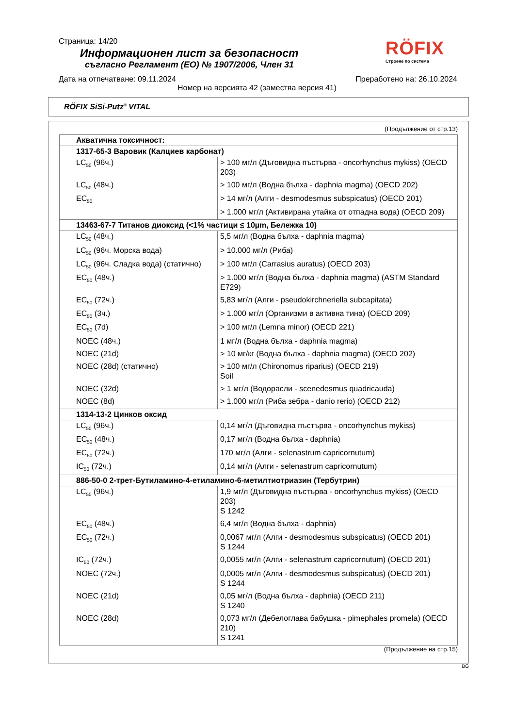Страница: 14/20
RÖFIX
Строене по система
Информационен лист за безопасност
съгласно Регламент (ЕО) № 1907/2006, Член 31
Дата на отпечатване: 09.11.2024 Преработено на: 26.10.2024
Номер на версията 42 (замества версия 41)
RÖFIX SiSi-Putz<sup>®</sup> VITAL
(Продължение от стр.13)
| Акватична токсичност: | |
| --- | --- |
| 1317-65-3 Варовик (Калциев карбонат) | |
| LC<sub>50</sub> (96ч.) | > 100 мг/л (Дъговидна пъстърва - oncorhynchus mykiss) (OECD 203) |
| LC<sub>50</sub> (48ч.) | > 100 мг/л (Водна бълха - daphnia magma) (OECD 202) |
| EC<sub>50</sub> | > 14 мг/л (Алги - desmodesmus subspicatus) (OECD 201) |
| | > 1.000 мг/л (Активирана утайка от отпадна вода) (OECD 209) |
| 13463-67-7 Титанов диоксид (<1% частици ≤ 10µm, Бележка 10) | |
| LC<sub>50</sub> (48ч.) | 5,5 мг/л (Водна бълха - daphnia magma) |
| LC<sub>50</sub> (96ч. Морска вода) | > 10.000 мг/л (Риба) |
| LC<sub>50</sub> (96ч. Сладка вода) (статично) | > 100 мг/л (Carrasius auratus) (OECD 203) |
| EC<sub>50</sub> (48ч.) | > 1.000 мг/л (Водна бълха - daphnia magma) (ASTM Standard E729) |
| EC<sub>50</sub> (72ч.) | 5,83 мг/л (Алги - pseudokirchneriella subcapitata) |
| EC<sub>50</sub> (3ч.) | > 1.000 мг/л (Организми в активна тина) (OECD 209) |
| EC<sub>50</sub> (7d) | > 100 мг/л (Lemna minor) (OECD 221) |
| NOEC (48ч.) | 1 мг/л (Водна бълха - daphnia magma) |
| NOEC (21d) | > 10 мг/кг (Водна бълха - daphnia magma) (OECD 202) |
| NOEC (28d) (статично) | > 100 мг/л (Chironomus riparius) (OECD 219) Soil |
| NOEC (32d) | > 1 мг/л (Водорасли - scenedesmus quadricauda) |
| NOEC (8d) | > 1.000 мг/л (Риба зебра - danio rerio) (OECD 212) |
| 1314-13-2 Цинков оксид | |
| LC<sub>50</sub> (96ч.) | 0,14 мг/л (Дъговидна пъстърва - oncorhynchus mykiss) |
| EC<sub>50</sub> (48ч.) | 0,17 мг/л (Водна бълха - daphnia) |
| EC<sub>50</sub> (72ч.) | 170 мг/л (Алги - selenastrum capricornutum) |
| IC<sub>50</sub> (72ч.) | 0,14 мг/л (Алги - selenastrum capricornutum) |
| 886-50-0 2-трет-Бутиламино-4-етиламино-6-метилтиотриазин (Тербутрин) | |
| LC<sub>50</sub> (96ч.) | 1,9 мг/л (Дъговидна пъстърва - oncorhynchus mykiss) (OECD 203) S 1242 |
| EC<sub>50</sub> (48ч.) | 6,4 мг/л (Водна бълха - daphnia) |
| EC<sub>50</sub> (72ч.) | 0,0067 мг/л (Алги - desmodesmus subspicatus) (OECD 201) S 1244 |
| IC<sub>50</sub> (72ч.) | 0,0055 мг/л (Алги - selenastrum capricornutum) (OECD 201) |
| NOEC (72ч.) | 0,0005 мг/л (Алги - desmodesmus subspicatus) (OECD 201) S 1244 |
| NOEC (21d) | 0,05 мг/л (Водна бълха - daphnia) (OECD 211) S 1240 |
| NOEC (28d) | 0,073 мг/л (Дебелоглава бабушка - pimephales promela) (OECD 210) S 1241 |
(Продължение на стр.15)
BG